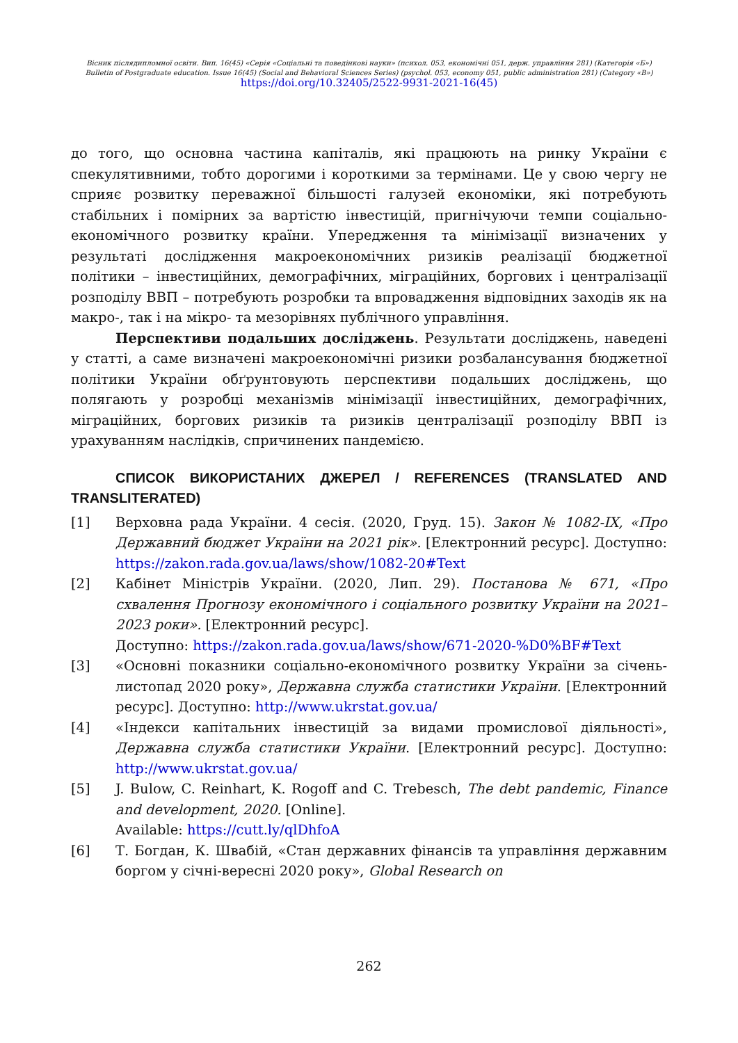Вісник післядипломної освіти. Вип. 16(45) «Серія «Соціальні та поведінкові науки» (психол. 053, економічні 051, держ. управління 281) (Категорія «Б»)
Bulletin of Postgraduate education. Issue 16(45) (Social and Behavioral Sciences Series) (psychol. 053, economy 051, public administration 281) (Category «B»)
https://doi.org/10.32405/2522-9931-2021-16(45)
до того, що основна частина капіталів, які працюють на ринку України є спекулятивними, тобто дорогими і короткими за термінами. Це у свою чергу не сприяє розвитку переважної більшості галузей економіки, які потребують стабільних і помірних за вартістю інвестицій, пригнічуючи темпи соціально-економічного розвитку країни. Упередження та мінімізації визначених у результаті дослідження макроекономічних ризиків реалізації бюджетної політики – інвестиційних, демографічних, міграційних, боргових і централізації розподілу ВВП – потребують розробки та впровадження відповідних заходів як на макро-, так і на мікро- та мезорівнях публічного управління.
Перспективи подальших досліджень. Результати досліджень, наведені у статті, а саме визначені макроекономічні ризики розбалансування бюджетної політики України обґрунтовують перспективи подальших досліджень, що полягають у розробці механізмів мінімізації інвестиційних, демографічних, міграційних, боргових ризиків та ризиків централізації розподілу ВВП із урахуванням наслідків, спричинених пандемією.
СПИСОК ВИКОРИСТАНИХ ДЖЕРЕЛ / REFERENCES (TRANSLATED AND TRANSLITERATED)
[1] Верховна рада України. 4 сесія. (2020, Груд. 15). Закон № 1082-IX, «Про Державний бюджет України на 2021 рік». [Електронний ресурс]. Доступно: https://zakon.rada.gov.ua/laws/show/1082-20#Text
[2] Кабінет Міністрів України. (2020, Лип. 29). Постанова № 671, «Про схвалення Прогнозу економічного і соціального розвитку України на 2021–2023 роки». [Електронний ресурс].
Доступно: https://zakon.rada.gov.ua/laws/show/671-2020-%D0%BF#Text
[3] «Основні показники соціально-економічного розвитку України за січень-листопад 2020 року», Державна служба статистики України. [Електронний ресурс]. Доступно: http://www.ukrstat.gov.ua/
[4] «Індекси капітальних інвестицій за видами промислової діяльності», Державна служба статистики України. [Електронний ресурс]. Доступно: http://www.ukrstat.gov.ua/
[5] J. Bulow, C. Reinhart, K. Rogoff and C. Trebesch, The debt pandemic, Finance and development, 2020. [Online].
Available: https://cutt.ly/qlDhfoA
[6] Т. Богдан, К. Швабій, «Стан державних фінансів та управління державним боргом у січні-вересні 2020 року», Global Research on
262